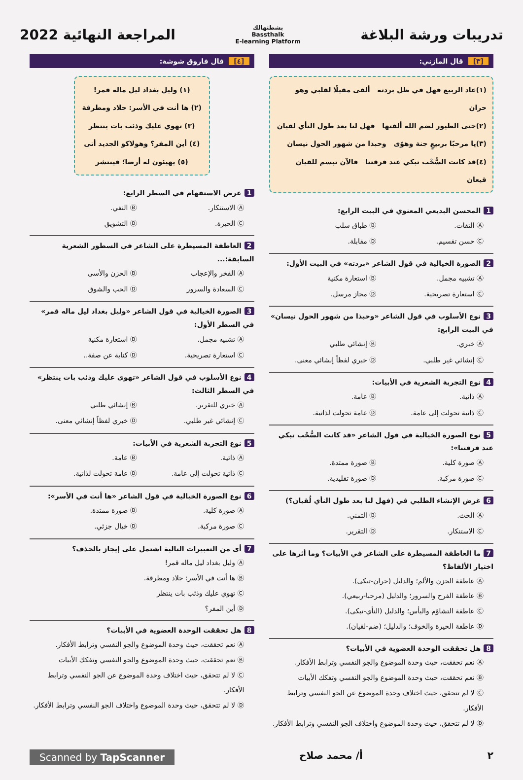تدريبات ورشة البلاغة
بشطتهالك
Bassthalk
E-learning Platform
المراجعة النهائية 2022
[٣] قال المازني:
(١)عاد الربيع فهل في ظل بردته ألفى مقيلًا لقلبي وهو حران
(٢)حتى الطيور لضم الله ألفتها فهل لنا بعد طول النأي لقيان
(٣)يا مرحبًا بربيعٍ جنة وهوًى وحبذا من شهور الحول نيسان
(٤)قد كانت السُّحْب تبكي عند فرقتنا فالآن تبسم للقيان قيعان
1 المحسن البديعي المعنوي في البيت الرابع:
Ⓐ التفات.
Ⓑ طباق سلب
Ⓒ حسن تقسيم.
Ⓓ مقابلة.
2 الصورة الخيالية في قول الشاعر «بردته» في البيت الأول:
Ⓐ تشبيه مجمل.
Ⓑ استعارة مكنية
Ⓒ استعارة تصريحية.
Ⓓ مجاز مرسل.
3 نوع الأسلوب في قول الشاعر «وحبذا من شهور الحول نيسان» في البيت الرابع:
Ⓐ خبري.
Ⓑ إنشائي طلبي
Ⓒ إنشائي غير طلبي.
Ⓓ خبري لفظاً إنشائي معنى.
4 نوع التجربة الشعرية في الأبيات:
Ⓐ ذاتية.
Ⓑ عامة.
Ⓒ ذاتية تحولت إلى عامة.
Ⓓ عامة تحولت لذاتية.
5 نوع الصورة الخيالية في قول الشاعر «قد كانت السُّحْب تبكي عند فرقتنا»:
Ⓐ صورة كلية.
Ⓑ صورة ممتدة.
Ⓒ صورة مركبة.
Ⓓ صورة تقليدية.
6 غرض الإنشاء الطلبي في (فهل لنا بعد طول النأي لُقيان؟)
Ⓐ الحث.
Ⓑ التمني.
Ⓒ الاستنكار.
Ⓓ التقرير.
7 ما العاطفة المسيطرة على الشاعر في الأبيات؟ وما أثرها على اختيار الألفاظ؟
Ⓐ عاطفة الحزن والألم؛ والدليل (حران-تبكى).
Ⓑ عاطفة الفرح والسرور؛ والدليل (مرحبا-ربيعي).
Ⓒ عاطفة التشاؤم واليأس؛ والدليل (النأي-تبكى).
Ⓓ عاطفة الحيرة والخوف؛ والدليل؛ (ضم-لقيان).
8 هل تحققت الوحدة العضوية في الأبيات؟
Ⓐ نعم تحققت، حيث وحدة الموضوع والجو النفسي وترابط الأفكار.
Ⓑ نعم تحققت، حيث وحدة الموضوع والجو النفسي وتفكك الأبيات
Ⓒ لا لم تتحقق، حيث اختلاف وحدة الموضوع عن الجو النفسي وترابط الأفكار.
Ⓓ لا لم تتحقق، حيث وحدة الموضوع واختلاف الجو النفسي وترابط الأفكار.
[٤] قال فاروق شوشة:
(١) وليل بغداد ليل ماله قمر!
(٢) ها أنت في الأسر: جلاد ومطرقة
(٣) تهوي عليك وذئب بات ينتظر
(٤) أين المفر؟ وهولاكو الجديد أتى
(٥) يهيئون له أرضا؛ فينتشر
1 غرض الاستفهام في السطر الرابع:
Ⓐ الاستنكار.
Ⓑ النفي.
Ⓒ الحيرة.
Ⓓ التشويق
2 العاطفة المسيطرة على الشاعر في السطور الشعرية السابقة:...
Ⓐ الفخر والإعجاب
Ⓑ الحزن والأسى
Ⓒ السعادة والسرور
Ⓓ الحب والشوق
3 الصورة الخيالية في قول الشاعر «وليل بغداد ليل ماله قمر» في السطر الأول:
Ⓐ تشبيه مجمل.
Ⓑ استعارة مكنية
Ⓒ استعارة تصريحية.
Ⓓ كناية عن صفة..
4 نوع الأسلوب في قول الشاعر «تهوى عليك وذئب بات ينتظر» في السطر الثالث:
Ⓐ خبري للتقرير.
Ⓑ إنشائي طلبي
Ⓒ إنشائي غير طلبي.
Ⓓ خبري لفظاً إنشائي معنى.
5 نوع التجربة الشعرية في الأبيات:
Ⓐ ذاتية.
Ⓑ عامة.
Ⓒ ذاتية تحولت إلى عامة.
Ⓓ عامة تحولت لذاتية.
6 نوع الصورة الخيالية في قول الشاعر «ها أنت في الأسر»:
Ⓐ صورة كلية.
Ⓑ صورة ممتدة.
Ⓒ صورة مركبة.
Ⓓ خيال جزئي.
7 أى من التعبيرات التالية اشتمل على إيجاز بالحذف؟
Ⓐ وليل بغداد ليل ماله قمر!
Ⓑ ها أنت في الأسر: جلاد ومطرقة.
Ⓒ تهوي عليك وذئب بات ينتظر
Ⓓ أين المفر؟
8 هل تحققت الوحدة العضوية في الأبيات؟
Ⓐ نعم تحققت، حيث وحدة الموضوع والجو النفسي وترابط الأفكار.
Ⓑ نعم تحققت، حيث وحدة الموضوع والجو النفسي وتفكك الأبيات
Ⓒ لا لم تتحقق، حيث اختلاف وحدة الموضوع عن الجو النفسي وترابط الأفكار.
Ⓓ لا لم تتحقق، حيث وحدة الموضوع واختلاف الجو النفسي وترابط الأفكار.
٢ أ/ محمد صلاح Scanned by TapScanner